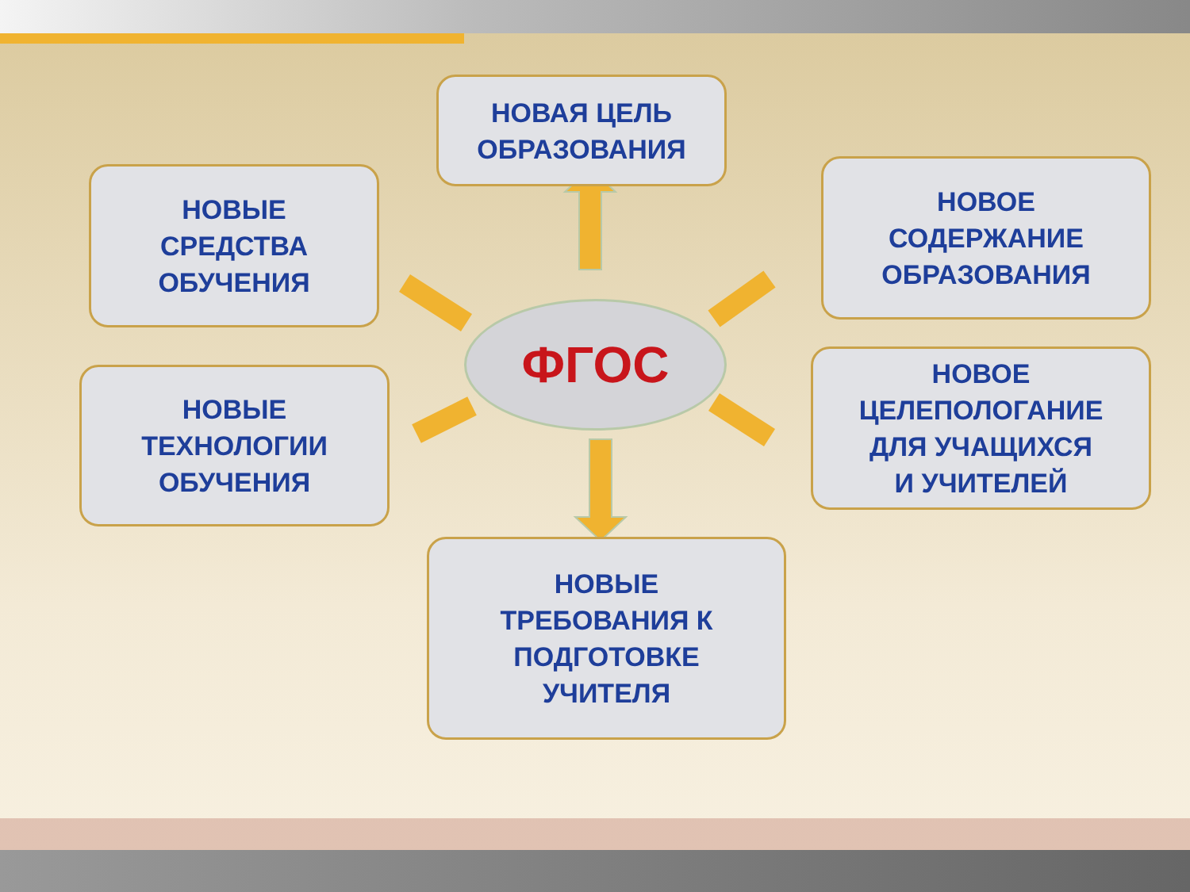НОВАЯ ЦЕЛЬ
ОБРАЗОВАНИЯ
НОВЫЕ
СРЕДСТВА
ОБУЧЕНИЯ
НОВОЕ
СОДЕРЖАНИЕ
ОБРАЗОВАНИЯ
ФГОС
НОВЫЕ
ТЕХНОЛОГИИ
ОБУЧЕНИЯ
НОВОЕ
ЦЕЛЕПОЛОГАНИЕ
ДЛЯ УЧАЩИХСЯ
И УЧИТЕЛЕЙ
НОВЫЕ
ТРЕБОВАНИЯ К
ПОДГОТОВКЕ
УЧИТЕЛЯ